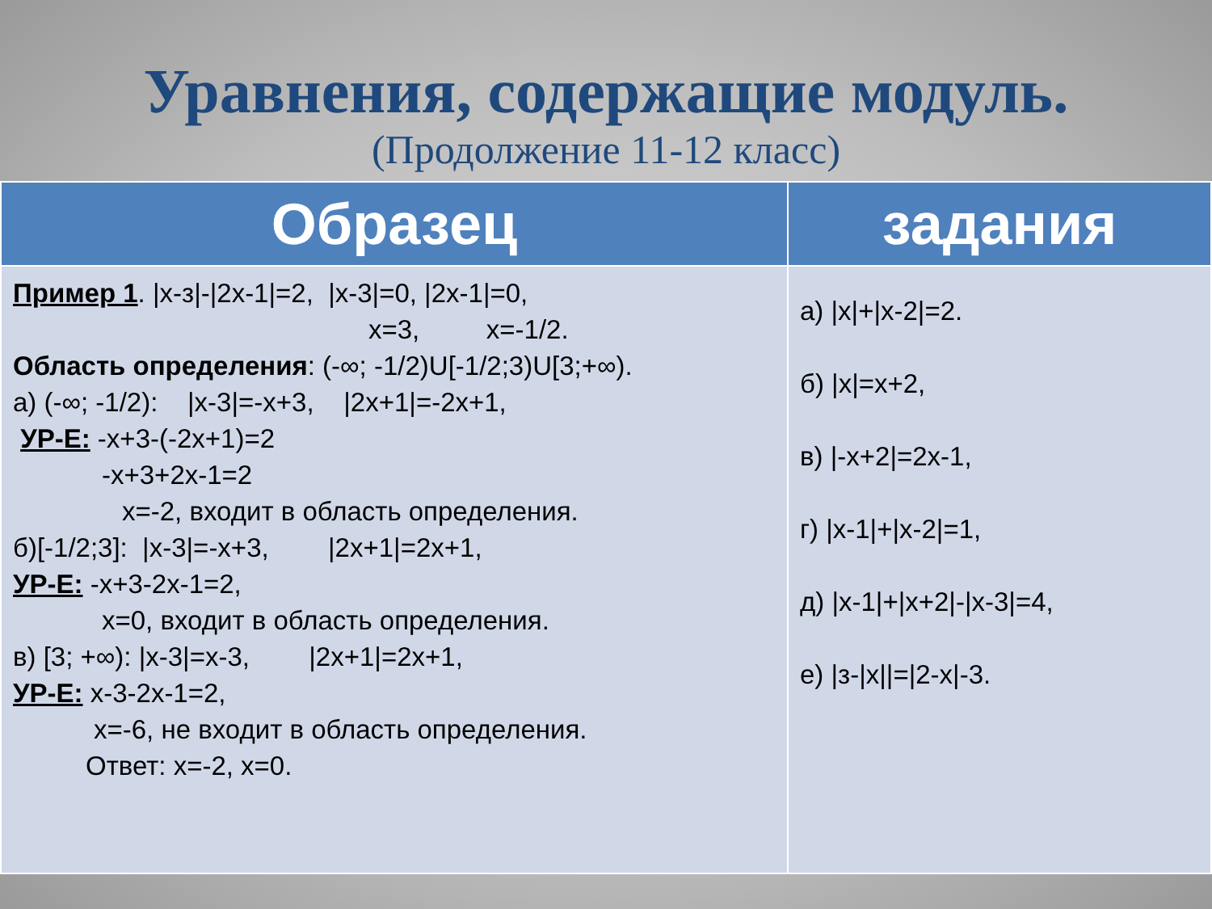Уравнения, содержащие модуль.
(Продолжение 11-12 класс)
| Образец | задания |
| --- | --- |
| Пример 1 . /x-з/-/2x-1/=2, /x-3/=0, /2x-1/=0, x=3, x=-1/2. Область определения : (-∞; -1/2)U[-1/2;3)U[3;+∞). а) (-∞; -1/2): /x-3/=-x+3, /2x+1/=-2x+1, УР-Е: -x+3-(-2x+1)=2 -x+3+2x-1=2 x=-2, входит в область определения. б)[-1/2;3]: /x-3/=-x+3, /2x+1/=2x+1, УР-Е: -x+3-2x-1=2, x=0, входит в область определения. в) [3; +∞): /x-3/=x-3, /2x+1/=2x+1, УР-Е: x-3-2x-1=2, x=-6, не входит в область определения. Ответ: x=-2, x=0. | а) /x/+/x-2/=2. б) /x/=x+2, в) /-x+2/=2x-1, г) /x-1/+/x-2/=1, д) /x-1/+/x+2/-/x-3/=4, е) /з-/x//=/2-x/-3. |